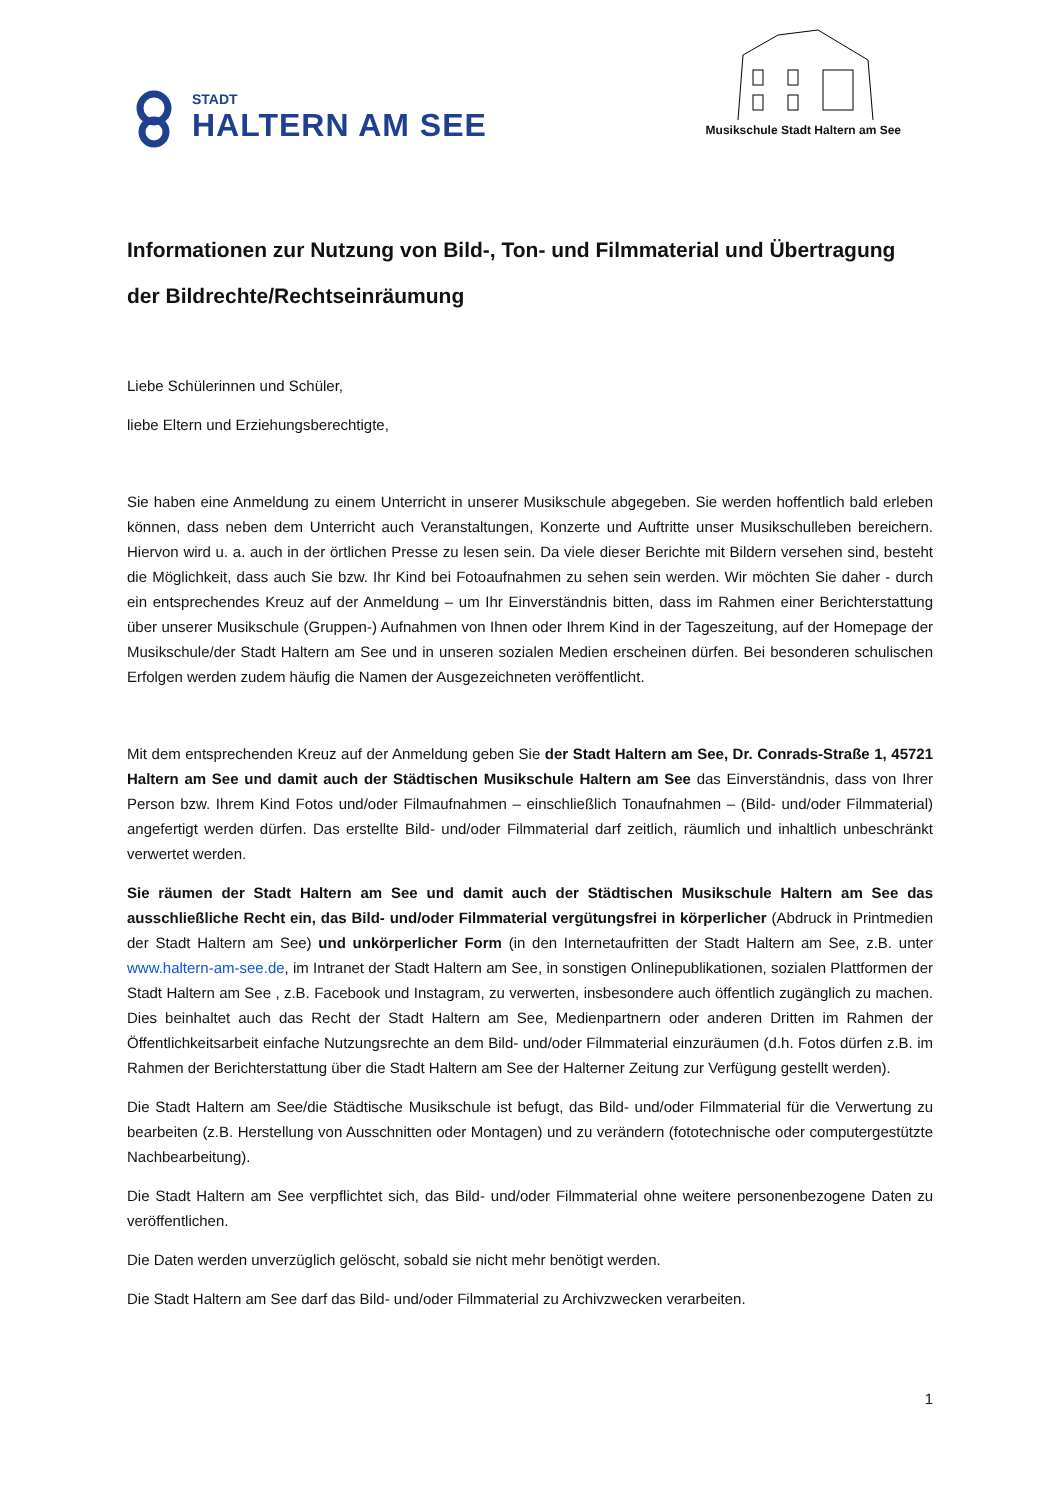STADT
HALTERN AM SEE
Musikschule Stadt Haltern am See
Informationen zur Nutzung von Bild-, Ton- und Filmmaterial und Übertragung der Bildrechte/Rechtseinräumung
Liebe Schülerinnen und Schüler,
liebe Eltern und Erziehungsberechtigte,
Sie haben eine Anmeldung zu einem Unterricht in unserer Musikschule abgegeben. Sie werden hoffentlich bald erleben können, dass neben dem Unterricht auch Veranstaltungen, Konzerte und Auftritte unser Musikschulleben bereichern. Hiervon wird u. a. auch in der örtlichen Presse zu lesen sein. Da viele dieser Berichte mit Bildern versehen sind, besteht die Möglichkeit, dass auch Sie bzw. Ihr Kind bei Fotoaufnahmen zu sehen sein werden. Wir möchten Sie daher - durch ein entsprechendes Kreuz auf der Anmeldung – um Ihr Einverständnis bitten, dass im Rahmen einer Berichterstattung über unserer Musikschule (Gruppen-) Aufnahmen von Ihnen oder Ihrem Kind in der Tageszeitung, auf der Homepage der Musikschule/der Stadt Haltern am See und in unseren sozialen Medien erscheinen dürfen. Bei besonderen schulischen Erfolgen werden zudem häufig die Namen der Ausgezeichneten veröffentlicht.
Mit dem entsprechenden Kreuz auf der Anmeldung geben Sie der Stadt Haltern am See, Dr. Conrads-Straße 1, 45721 Haltern am See und damit auch der Städtischen Musikschule Haltern am See das Einverständnis, dass von Ihrer Person bzw. Ihrem Kind Fotos und/oder Filmaufnahmen – einschließlich Tonaufnahmen – (Bild- und/oder Filmmaterial) angefertigt werden dürfen. Das erstellte Bild- und/oder Filmmaterial darf zeitlich, räumlich und inhaltlich unbeschränkt verwertet werden.
Sie räumen der Stadt Haltern am See und damit auch der Städtischen Musikschule Haltern am See das ausschließliche Recht ein, das Bild- und/oder Filmmaterial vergütungsfrei in körperlicher (Abdruck in Printmedien der Stadt Haltern am See) und unkörperlicher Form (in den Internetaufritten der Stadt Haltern am See, z.B. unter www.haltern-am-see.de, im Intranet der Stadt Haltern am See, in sonstigen Onlinepublikationen, sozialen Plattformen der Stadt Haltern am See , z.B. Facebook und Instagram, zu verwerten, insbesondere auch öffentlich zugänglich zu machen. Dies beinhaltet auch das Recht der Stadt Haltern am See, Medienpartnern oder anderen Dritten im Rahmen der Öffentlichkeitsarbeit einfache Nutzungsrechte an dem Bild- und/oder Filmmaterial einzuräumen (d.h. Fotos dürfen z.B. im Rahmen der Berichterstattung über die Stadt Haltern am See der Halterner Zeitung zur Verfügung gestellt werden).
Die Stadt Haltern am See/die Städtische Musikschule ist befugt, das Bild- und/oder Filmmaterial für die Verwertung zu bearbeiten (z.B. Herstellung von Ausschnitten oder Montagen) und zu verändern (fototechnische oder computergestützte Nachbearbeitung).
Die Stadt Haltern am See verpflichtet sich, das Bild- und/oder Filmmaterial ohne weitere personenbezogene Daten zu veröffentlichen.
Die Daten werden unverzüglich gelöscht, sobald sie nicht mehr benötigt werden.
Die Stadt Haltern am See darf das Bild- und/oder Filmmaterial zu Archivzwecken verarbeiten.
1